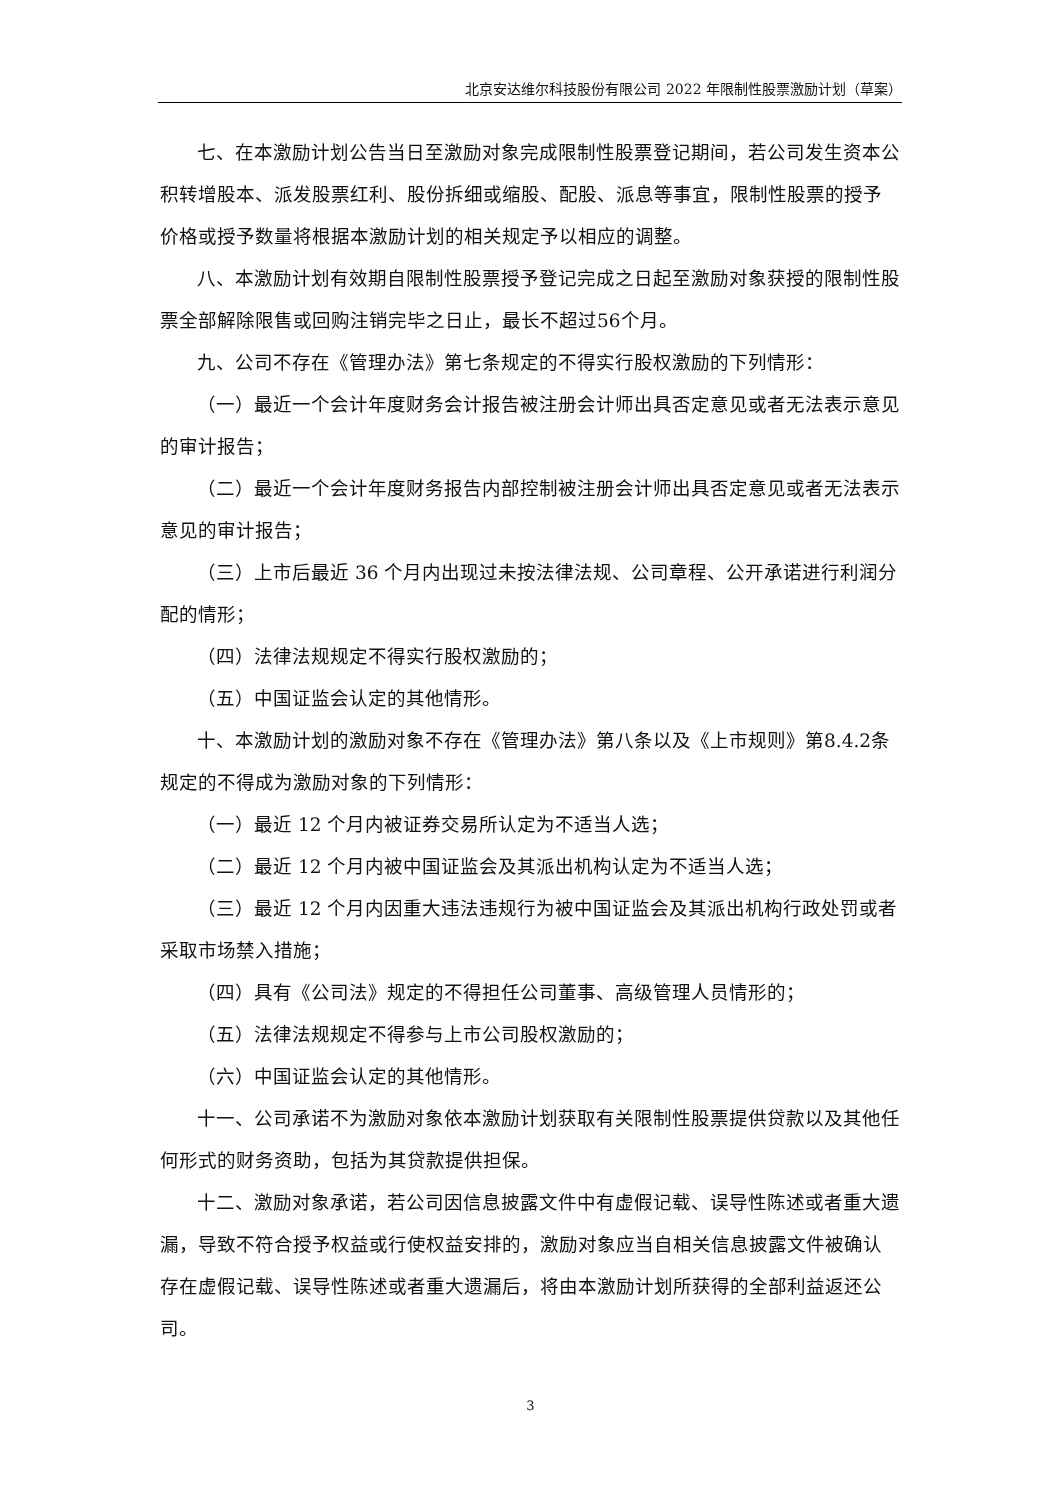北京安达维尔科技股份有限公司 2022 年限制性股票激励计划（草案）
七、在本激励计划公告当日至激励对象完成限制性股票登记期间，若公司发生资本公积转增股本、派发股票红利、股份拆细或缩股、配股、派息等事宜，限制性股票的授予价格或授予数量将根据本激励计划的相关规定予以相应的调整。
八、本激励计划有效期自限制性股票授予登记完成之日起至激励对象获授的限制性股票全部解除限售或回购注销完毕之日止，最长不超过56个月。
九、公司不存在《管理办法》第七条规定的不得实行股权激励的下列情形：
（一）最近一个会计年度财务会计报告被注册会计师出具否定意见或者无法表示意见的审计报告；
（二）最近一个会计年度财务报告内部控制被注册会计师出具否定意见或者无法表示意见的审计报告；
（三）上市后最近 36 个月内出现过未按法律法规、公司章程、公开承诺进行利润分配的情形；
（四）法律法规规定不得实行股权激励的；
（五）中国证监会认定的其他情形。
十、本激励计划的激励对象不存在《管理办法》第八条以及《上市规则》第8.4.2条规定的不得成为激励对象的下列情形：
（一）最近 12 个月内被证券交易所认定为不适当人选；
（二）最近 12 个月内被中国证监会及其派出机构认定为不适当人选；
（三）最近 12 个月内因重大违法违规行为被中国证监会及其派出机构行政处罚或者采取市场禁入措施；
（四）具有《公司法》规定的不得担任公司董事、高级管理人员情形的；
（五）法律法规规定不得参与上市公司股权激励的；
（六）中国证监会认定的其他情形。
十一、公司承诺不为激励对象依本激励计划获取有关限制性股票提供贷款以及其他任何形式的财务资助，包括为其贷款提供担保。
十二、激励对象承诺，若公司因信息披露文件中有虚假记载、误导性陈述或者重大遗漏，导致不符合授予权益或行使权益安排的，激励对象应当自相关信息披露文件被确认存在虚假记载、误导性陈述或者重大遗漏后，将由本激励计划所获得的全部利益返还公司。
3